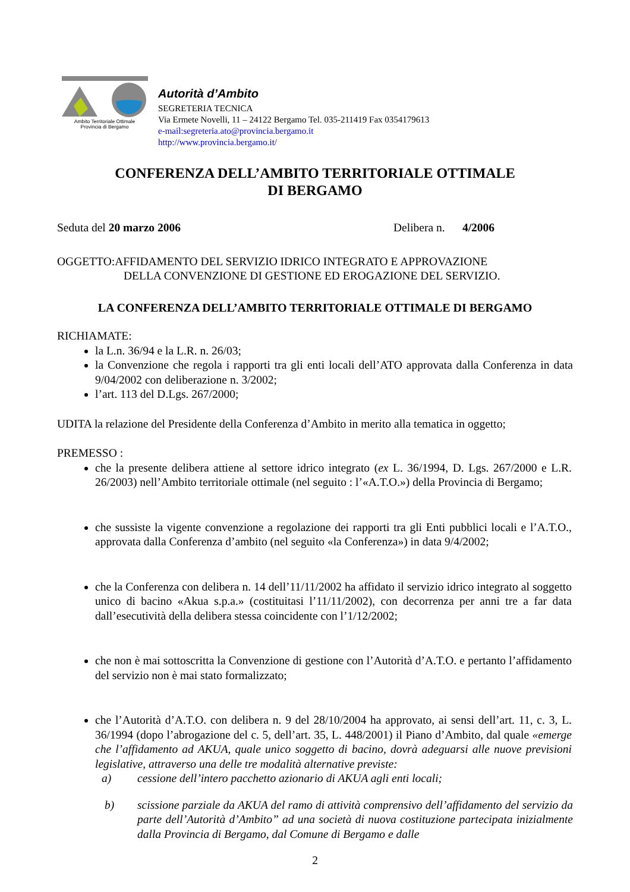Ambito Territoriale Ottimale
Provincia di Bergamo
Autorità d’Ambito
SEGRETERIA TECNICA
Via Ermete Novelli, 11 – 24122 Bergamo Tel. 035-211419 Fax 0354179613
e-mail:segreteria.ato@provincia.bergamo.it
http://www.provincia.bergamo.it/
CONFERENZA DELL’AMBITO TERRITORIALE OTTIMALE
DI BERGAMO
Seduta del 20 marzo 2006 Delibera n. 4/2006
OGGETTO:AFFIDAMENTO DEL SERVIZIO IDRICO INTEGRATO E APPROVAZIONE
DELLA CONVENZIONE DI GESTIONE ED EROGAZIONE DEL SERVIZIO.
LA CONFERENZA DELL’AMBITO TERRITORIALE OTTIMALE DI BERGAMO
RICHIAMATE:
la L.n. 36/94 e la L.R. n. 26/03;
la Convenzione che regola i rapporti tra gli enti locali dell’ATO approvata dalla Conferenza in data 9/04/2002 con deliberazione n. 3/2002;
l’art. 113 del D.Lgs. 267/2000;
UDITA la relazione del Presidente della Conferenza d’Ambito in merito alla tematica in oggetto;
PREMESSO :
che la presente delibera attiene al settore idrico integrato (ex L. 36/1994, D. Lgs. 267/2000 e L.R. 26/2003) nell’Ambito territoriale ottimale (nel seguito : l’«A.T.O.») della Provincia di Bergamo;
che sussiste la vigente convenzione a regolazione dei rapporti tra gli Enti pubblici locali e l’A.T.O., approvata dalla Conferenza d’ambito (nel seguito «la Conferenza») in data 9/4/2002;
che la Conferenza con delibera n. 14 dell’11/11/2002 ha affidato il servizio idrico integrato al soggetto unico di bacino «Akua s.p.a.» (costituitasi l’11/11/2002), con decorrenza per anni tre a far data dall’esecutività della delibera stessa coincidente con l’1/12/2002;
che non è mai sottoscritta la Convenzione di gestione con l’Autorità d’A.T.O. e pertanto l’affidamento del servizio non è mai stato formalizzato;
che l’Autorità d’A.T.O. con delibera n. 9 del 28/10/2004 ha approvato, ai sensi dell’art. 11, c. 3, L. 36/1994 (dopo l’abrogazione del c. 5, dell’art. 35, L. 448/2001) il Piano d’Ambito, dal quale «emerge che l’affidamento ad AKUA, quale unico soggetto di bacino, dovrà adeguarsi alle nuove previsioni legislative, attraverso una delle tre modalità alternative previste:
a) cessione dell’intero pacchetto azionario di AKUA agli enti locali;
b) scissione parziale da AKUA del ramo di attività comprensivo dell’affidamento del servizio da parte dell’Autorità d’Ambito” ad una società di nuova costituzione partecipata inizialmente dalla Provincia di Bergamo, dal Comune di Bergamo e dalle
2